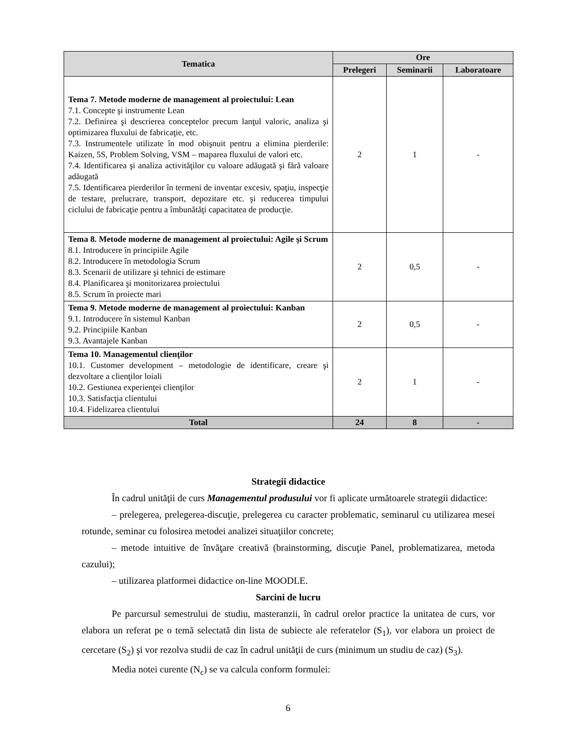| Tematica | Ore | | |
| --- | --- | --- | --- |
| | Prelegeri | Seminarii | Laboratoare |
| Tema 7. Metode moderne de management al proiectului: Lean 7.1. Concepte şi instrumente Lean 7.2. Definirea şi descrierea conceptelor precum lanţul valoric, analiza şi optimizarea fluxului de fabricaţie, etc. 7.3. Instrumentele utilizate în mod obişnuit pentru a elimina pierderile: Kaizen, 5S, Problem Solving, VSM – maparea fluxului de valori etc. 7.4. Identificarea şi analiza activităţilor cu valoare adăugată şi fără valoare adăugată 7.5. Identificarea pierderilor în termeni de inventar excesiv, spaţiu, inspecţie de testare, prelucrare, transport, depozitare etc. şi reducerea timpului ciclului de fabricaţie pentru a îmbunătăţi capacitatea de producţie. | 2 | 1 | - |
| Tema 8. Metode moderne de management al proiectului: Agile şi Scrum 8.1. Introducere în principiile Agile 8.2. Introducere în metodologia Scrum 8.3. Scenarii de utilizare şi tehnici de estimare 8.4. Planificarea şi monitorizarea proiectului 8.5. Scrum în proiecte mari | 2 | 0,5 | - |
| Tema 9. Metode moderne de management al proiectului: Kanban 9.1. Introducere în sistemul Kanban 9.2. Principiile Kanban 9.3. Avantajele Kanban | 2 | 0,5 | - |
| Tema 10. Managementul clienţilor 10.1. Customer development – metodologie de identificare, creare şi dezvoltare a clienţilor loiali 10.2. Gestiunea experienţei clienţilor 10.3. Satisfacţia clientului 10.4. Fidelizarea clientului | 2 | 1 | - |
| Total | 24 | 8 | - |
Strategii didactice
În cadrul unităţii de curs Managementul produsului vor fi aplicate următoarele strategii didactice:
– prelegerea, prelegerea-discuţie, prelegerea cu caracter problematic, seminarul cu utilizarea mesei rotunde, seminar cu folosirea metodei analizei situaţiilor concrete;
– metode intuitive de învăţare creativă (brainstorming, discuţie Panel, problematizarea, metoda cazului);
– utilizarea platformei didactice on-line MOODLE.
Sarcini de lucru
Pe parcursul semestrului de studiu, masteranzii, în cadrul orelor practice la unitatea de curs, vor elabora un referat pe o temă selectată din lista de subiecte ale referatelor (S<sub>1</sub>), vor elabora un proiect de cercetare (S<sub>2</sub>) şi vor rezolva studii de caz în cadrul unităţii de curs (minimum un studiu de caz) (S<sub>3</sub>).
Media notei curente (N<sub>c</sub>) se va calcula conform formulei:
6